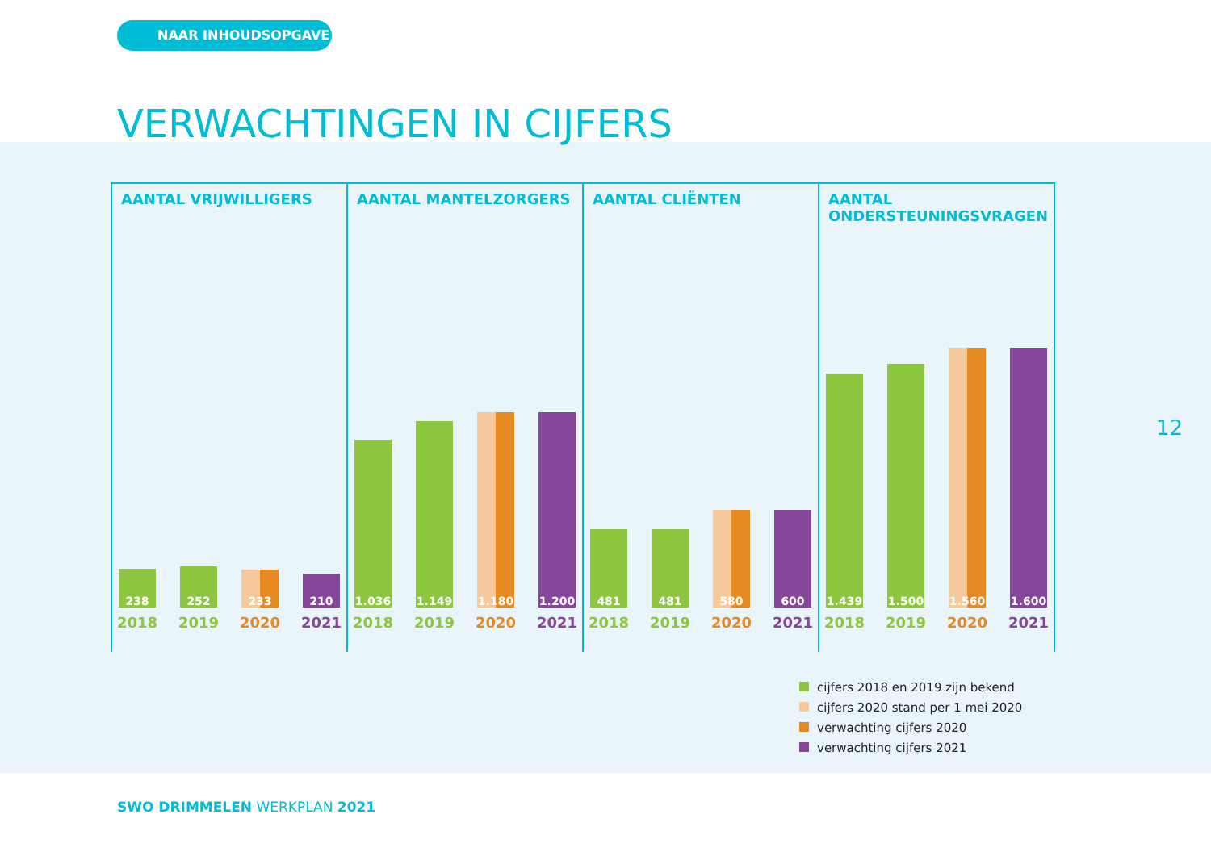NAAR INHOUDSOPGAVE
VERWACHTINGEN IN CIJFERS
AANTAL VRIJWILLIGERS
238
2018
252
2019
233
2020
210
2021
AANTAL MANTELZORGERS
1.036
2018
1.149
2019
1.180
2020
1.200
2021
AANTAL CLIËNTEN
481
2018
481
2019
580
2020
600
2021
AANTAL ONDERSTEUNINGSVRAGEN
1.439
2018
1.500
2019
1.560
2020
1.600
2021
cijfers 2018 en 2019 zijn bekend
cijfers 2020 stand per 1 mei 2020
verwachting cijfers 2020
verwachting cijfers 2021
12
SWO DRIMMELEN WERKPLAN 2021